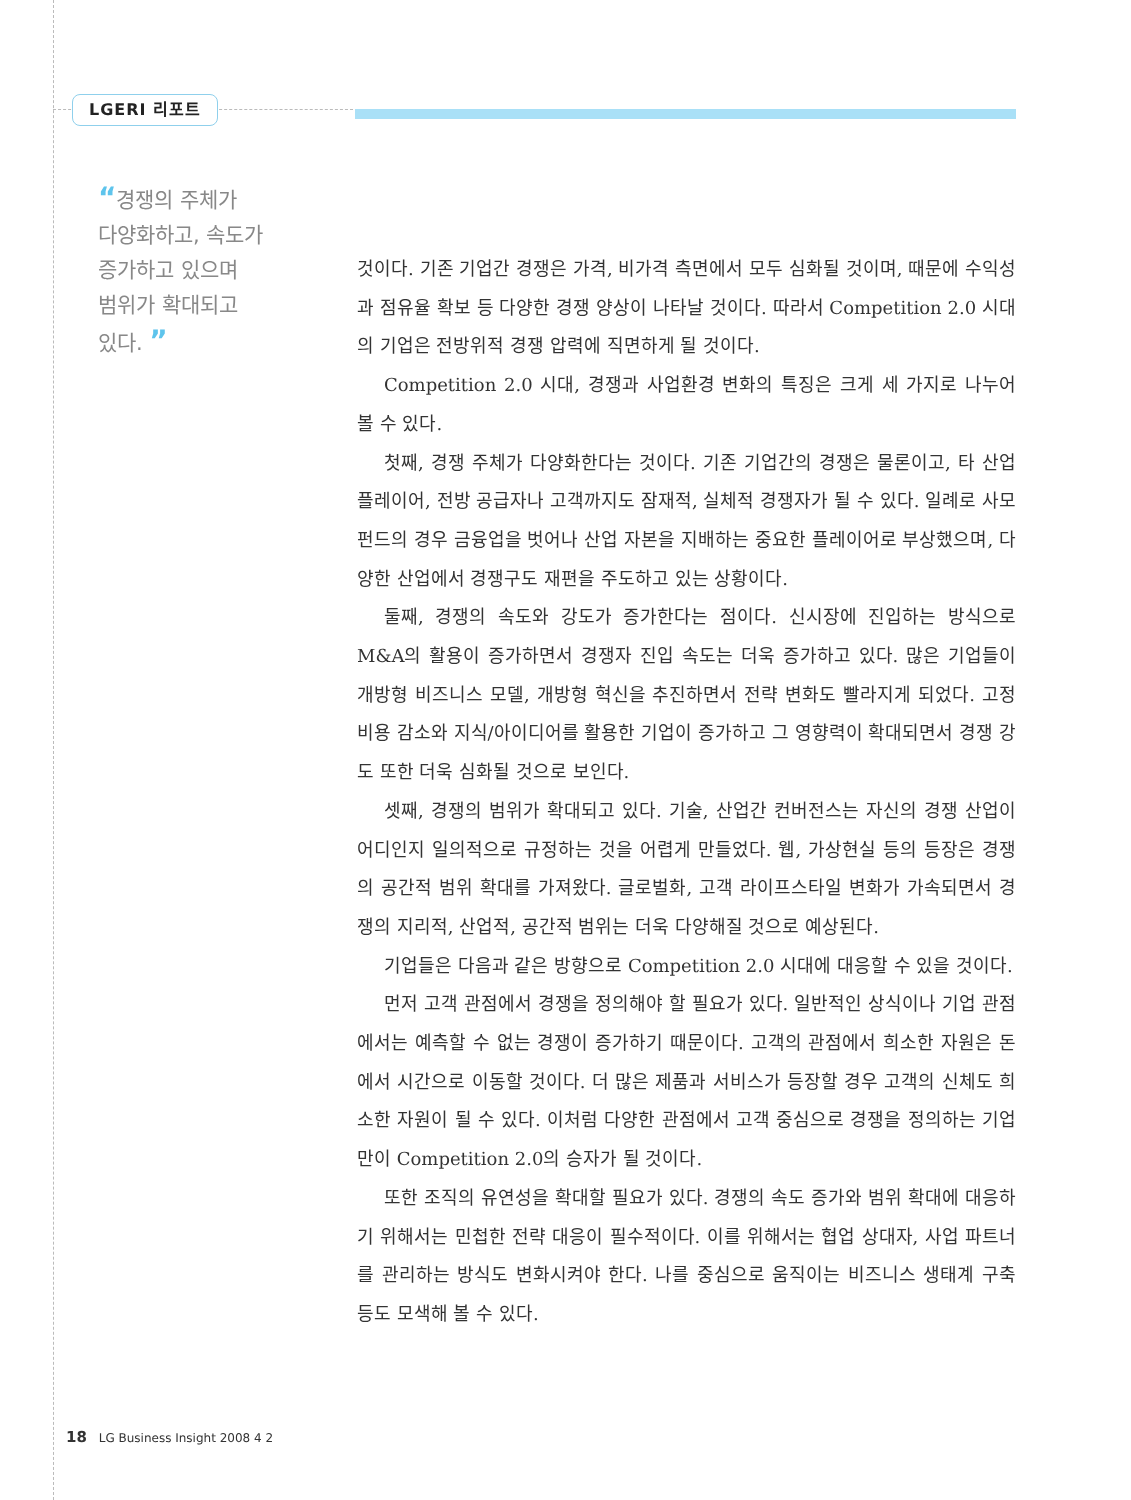LGERI 리포트
“경쟁의 주체가
다양화하고, 속도가
증가하고 있으며
범위가 확대되고
있다. ”
것이다. 기존 기업간 경쟁은 가격, 비가격 측면에서 모두 심화될 것이며, 때문에 수익성과 점유율 확보 등 다양한 경쟁 양상이 나타날 것이다. 따라서 Competition 2.0 시대의 기업은 전방위적 경쟁 압력에 직면하게 될 것이다.
Competition 2.0 시대, 경쟁과 사업환경 변화의 특징은 크게 세 가지로 나누어 볼 수 있다.
첫째, 경쟁 주체가 다양화한다는 것이다. 기존 기업간의 경쟁은 물론이고, 타 산업 플레이어, 전방 공급자나 고객까지도 잠재적, 실체적 경쟁자가 될 수 있다. 일례로 사모펀드의 경우 금융업을 벗어나 산업 자본을 지배하는 중요한 플레이어로 부상했으며, 다양한 산업에서 경쟁구도 재편을 주도하고 있는 상황이다.
둘째, 경쟁의 속도와 강도가 증가한다는 점이다. 신시장에 진입하는 방식으로 M&A의 활용이 증가하면서 경쟁자 진입 속도는 더욱 증가하고 있다. 많은 기업들이 개방형 비즈니스 모델, 개방형 혁신을 추진하면서 전략 변화도 빨라지게 되었다. 고정비용 감소와 지식/아이디어를 활용한 기업이 증가하고 그 영향력이 확대되면서 경쟁 강도 또한 더욱 심화될 것으로 보인다.
셋째, 경쟁의 범위가 확대되고 있다. 기술, 산업간 컨버전스는 자신의 경쟁 산업이 어디인지 일의적으로 규정하는 것을 어렵게 만들었다. 웹, 가상현실 등의 등장은 경쟁의 공간적 범위 확대를 가져왔다. 글로벌화, 고객 라이프스타일 변화가 가속되면서 경쟁의 지리적, 산업적, 공간적 범위는 더욱 다양해질 것으로 예상된다.
기업들은 다음과 같은 방향으로 Competition 2.0 시대에 대응할 수 있을 것이다.
먼저 고객 관점에서 경쟁을 정의해야 할 필요가 있다. 일반적인 상식이나 기업 관점에서는 예측할 수 없는 경쟁이 증가하기 때문이다. 고객의 관점에서 희소한 자원은 돈에서 시간으로 이동할 것이다. 더 많은 제품과 서비스가 등장할 경우 고객의 신체도 희소한 자원이 될 수 있다. 이처럼 다양한 관점에서 고객 중심으로 경쟁을 정의하는 기업만이 Competition 2.0의 승자가 될 것이다.
또한 조직의 유연성을 확대할 필요가 있다. 경쟁의 속도 증가와 범위 확대에 대응하기 위해서는 민첩한 전략 대응이 필수적이다. 이를 위해서는 협업 상대자, 사업 파트너를 관리하는 방식도 변화시켜야 한다. 나를 중심으로 움직이는 비즈니스 생태계 구축 등도 모색해 볼 수 있다.
18 LG Business Insight 2008 4 2